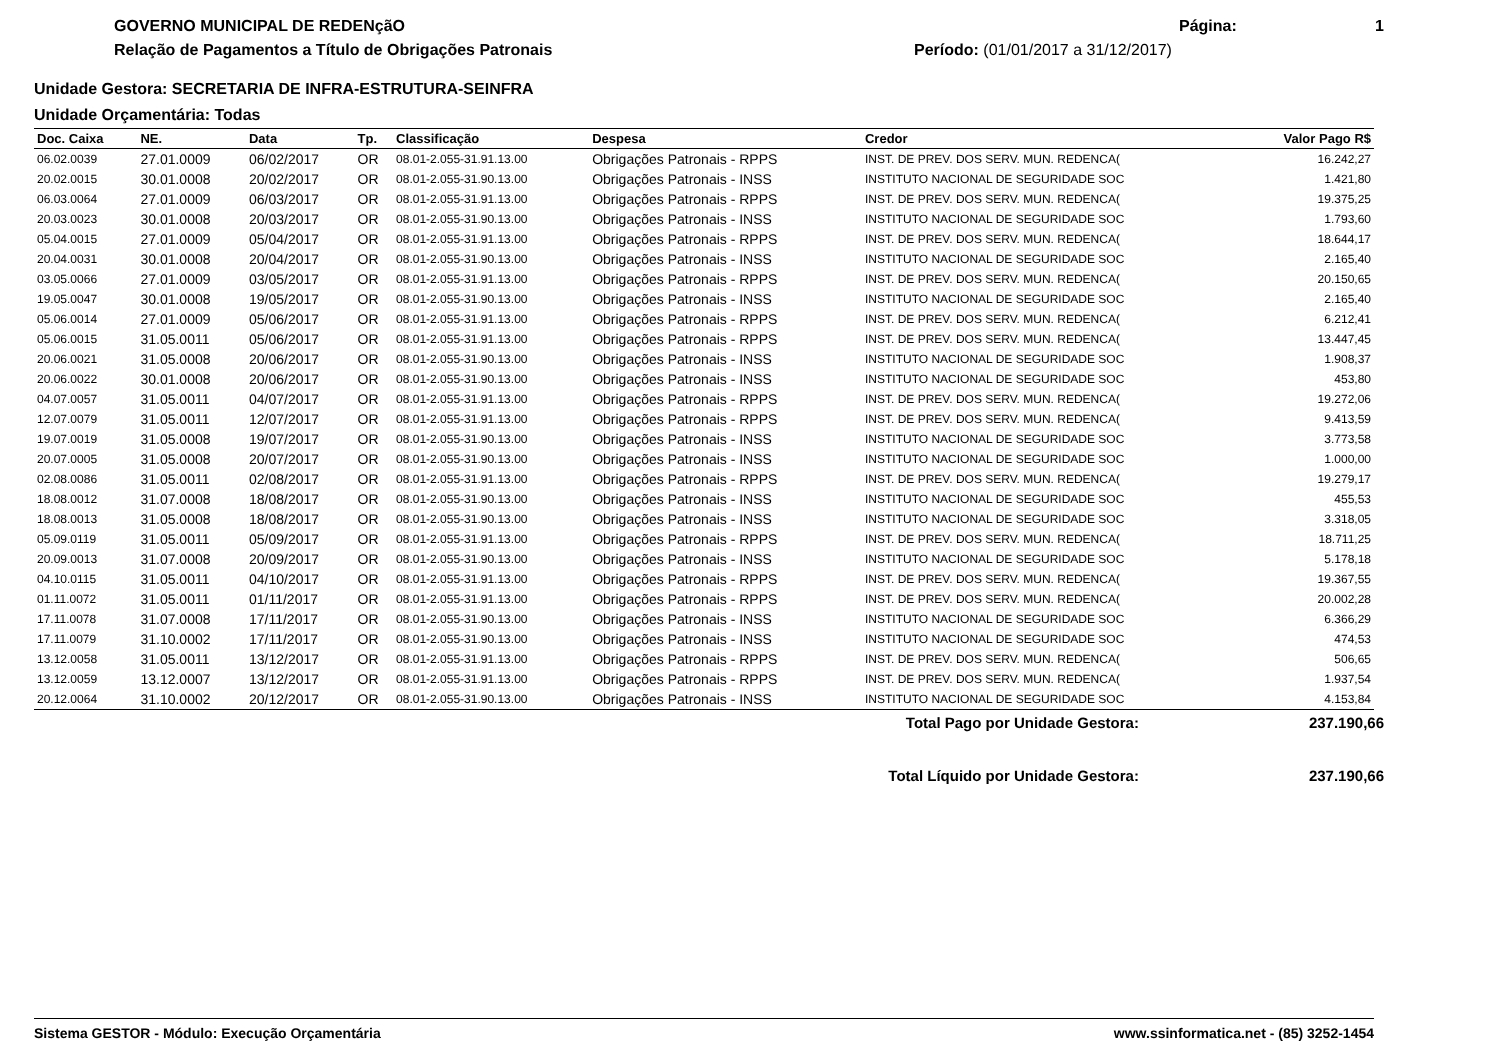GOVERNO MUNICIPAL DE REDENçãO
Relação de Pagamentos a Título de Obrigações Patronais
Página: 1
Período: (01/01/2017 a 31/12/2017)
Unidade Gestora: SECRETARIA DE INFRA-ESTRUTURA-SEINFRA
Unidade Orçamentária: Todas
| Doc. Caixa | NE. | Data | Tp. | Classificação | Despesa | Credor | Valor Pago R$ |
| --- | --- | --- | --- | --- | --- | --- | --- |
| 06.02.0039 | 27.01.0009 | 06/02/2017 | OR | 08.01-2.055-31.91.13.00 | Obrigações Patronais - RPPS | INST. DE PREV. DOS SERV. MUN. REDENCA( | 16.242,27 |
| 20.02.0015 | 30.01.0008 | 20/02/2017 | OR | 08.01-2.055-31.90.13.00 | Obrigações Patronais - INSS | INSTITUTO NACIONAL DE SEGURIDADE SOC | 1.421,80 |
| 06.03.0064 | 27.01.0009 | 06/03/2017 | OR | 08.01-2.055-31.91.13.00 | Obrigações Patronais - RPPS | INST. DE PREV. DOS SERV. MUN. REDENCA( | 19.375,25 |
| 20.03.0023 | 30.01.0008 | 20/03/2017 | OR | 08.01-2.055-31.90.13.00 | Obrigações Patronais - INSS | INSTITUTO NACIONAL DE SEGURIDADE SOC | 1.793,60 |
| 05.04.0015 | 27.01.0009 | 05/04/2017 | OR | 08.01-2.055-31.91.13.00 | Obrigações Patronais - RPPS | INST. DE PREV. DOS SERV. MUN. REDENCA( | 18.644,17 |
| 20.04.0031 | 30.01.0008 | 20/04/2017 | OR | 08.01-2.055-31.90.13.00 | Obrigações Patronais - INSS | INSTITUTO NACIONAL DE SEGURIDADE SOC | 2.165,40 |
| 03.05.0066 | 27.01.0009 | 03/05/2017 | OR | 08.01-2.055-31.91.13.00 | Obrigações Patronais - RPPS | INST. DE PREV. DOS SERV. MUN. REDENCA( | 20.150,65 |
| 19.05.0047 | 30.01.0008 | 19/05/2017 | OR | 08.01-2.055-31.90.13.00 | Obrigações Patronais - INSS | INSTITUTO NACIONAL DE SEGURIDADE SOC | 2.165,40 |
| 05.06.0014 | 27.01.0009 | 05/06/2017 | OR | 08.01-2.055-31.91.13.00 | Obrigações Patronais - RPPS | INST. DE PREV. DOS SERV. MUN. REDENCA( | 6.212,41 |
| 05.06.0015 | 31.05.0011 | 05/06/2017 | OR | 08.01-2.055-31.91.13.00 | Obrigações Patronais - RPPS | INST. DE PREV. DOS SERV. MUN. REDENCA( | 13.447,45 |
| 20.06.0021 | 31.05.0008 | 20/06/2017 | OR | 08.01-2.055-31.90.13.00 | Obrigações Patronais - INSS | INSTITUTO NACIONAL DE SEGURIDADE SOC | 1.908,37 |
| 20.06.0022 | 30.01.0008 | 20/06/2017 | OR | 08.01-2.055-31.90.13.00 | Obrigações Patronais - INSS | INSTITUTO NACIONAL DE SEGURIDADE SOC | 453,80 |
| 04.07.0057 | 31.05.0011 | 04/07/2017 | OR | 08.01-2.055-31.91.13.00 | Obrigações Patronais - RPPS | INST. DE PREV. DOS SERV. MUN. REDENCA( | 19.272,06 |
| 12.07.0079 | 31.05.0011 | 12/07/2017 | OR | 08.01-2.055-31.91.13.00 | Obrigações Patronais - RPPS | INST. DE PREV. DOS SERV. MUN. REDENCA( | 9.413,59 |
| 19.07.0019 | 31.05.0008 | 19/07/2017 | OR | 08.01-2.055-31.90.13.00 | Obrigações Patronais - INSS | INSTITUTO NACIONAL DE SEGURIDADE SOC | 3.773,58 |
| 20.07.0005 | 31.05.0008 | 20/07/2017 | OR | 08.01-2.055-31.90.13.00 | Obrigações Patronais - INSS | INSTITUTO NACIONAL DE SEGURIDADE SOC | 1.000,00 |
| 02.08.0086 | 31.05.0011 | 02/08/2017 | OR | 08.01-2.055-31.91.13.00 | Obrigações Patronais - RPPS | INST. DE PREV. DOS SERV. MUN. REDENCA( | 19.279,17 |
| 18.08.0012 | 31.07.0008 | 18/08/2017 | OR | 08.01-2.055-31.90.13.00 | Obrigações Patronais - INSS | INSTITUTO NACIONAL DE SEGURIDADE SOC | 455,53 |
| 18.08.0013 | 31.05.0008 | 18/08/2017 | OR | 08.01-2.055-31.90.13.00 | Obrigações Patronais - INSS | INSTITUTO NACIONAL DE SEGURIDADE SOC | 3.318,05 |
| 05.09.0119 | 31.05.0011 | 05/09/2017 | OR | 08.01-2.055-31.91.13.00 | Obrigações Patronais - RPPS | INST. DE PREV. DOS SERV. MUN. REDENCA( | 18.711,25 |
| 20.09.0013 | 31.07.0008 | 20/09/2017 | OR | 08.01-2.055-31.90.13.00 | Obrigações Patronais - INSS | INSTITUTO NACIONAL DE SEGURIDADE SOC | 5.178,18 |
| 04.10.0115 | 31.05.0011 | 04/10/2017 | OR | 08.01-2.055-31.91.13.00 | Obrigações Patronais - RPPS | INST. DE PREV. DOS SERV. MUN. REDENCA( | 19.367,55 |
| 01.11.0072 | 31.05.0011 | 01/11/2017 | OR | 08.01-2.055-31.91.13.00 | Obrigações Patronais - RPPS | INST. DE PREV. DOS SERV. MUN. REDENCA( | 20.002,28 |
| 17.11.0078 | 31.07.0008 | 17/11/2017 | OR | 08.01-2.055-31.90.13.00 | Obrigações Patronais - INSS | INSTITUTO NACIONAL DE SEGURIDADE SOC | 6.366,29 |
| 17.11.0079 | 31.10.0002 | 17/11/2017 | OR | 08.01-2.055-31.90.13.00 | Obrigações Patronais - INSS | INSTITUTO NACIONAL DE SEGURIDADE SOC | 474,53 |
| 13.12.0058 | 31.05.0011 | 13/12/2017 | OR | 08.01-2.055-31.91.13.00 | Obrigações Patronais - RPPS | INST. DE PREV. DOS SERV. MUN. REDENCA( | 506,65 |
| 13.12.0059 | 13.12.0007 | 13/12/2017 | OR | 08.01-2.055-31.91.13.00 | Obrigações Patronais - RPPS | INST. DE PREV. DOS SERV. MUN. REDENCA( | 1.937,54 |
| 20.12.0064 | 31.10.0002 | 20/12/2017 | OR | 08.01-2.055-31.90.13.00 | Obrigações Patronais - INSS | INSTITUTO NACIONAL DE SEGURIDADE SOC | 4.153,84 |
Total Pago por Unidade Gestora: 237.190,66
Total Líquido por Unidade Gestora: 237.190,66
Sistema GESTOR - Módulo: Execução Orçamentária www.ssinformatica.net - (85) 3252-1454